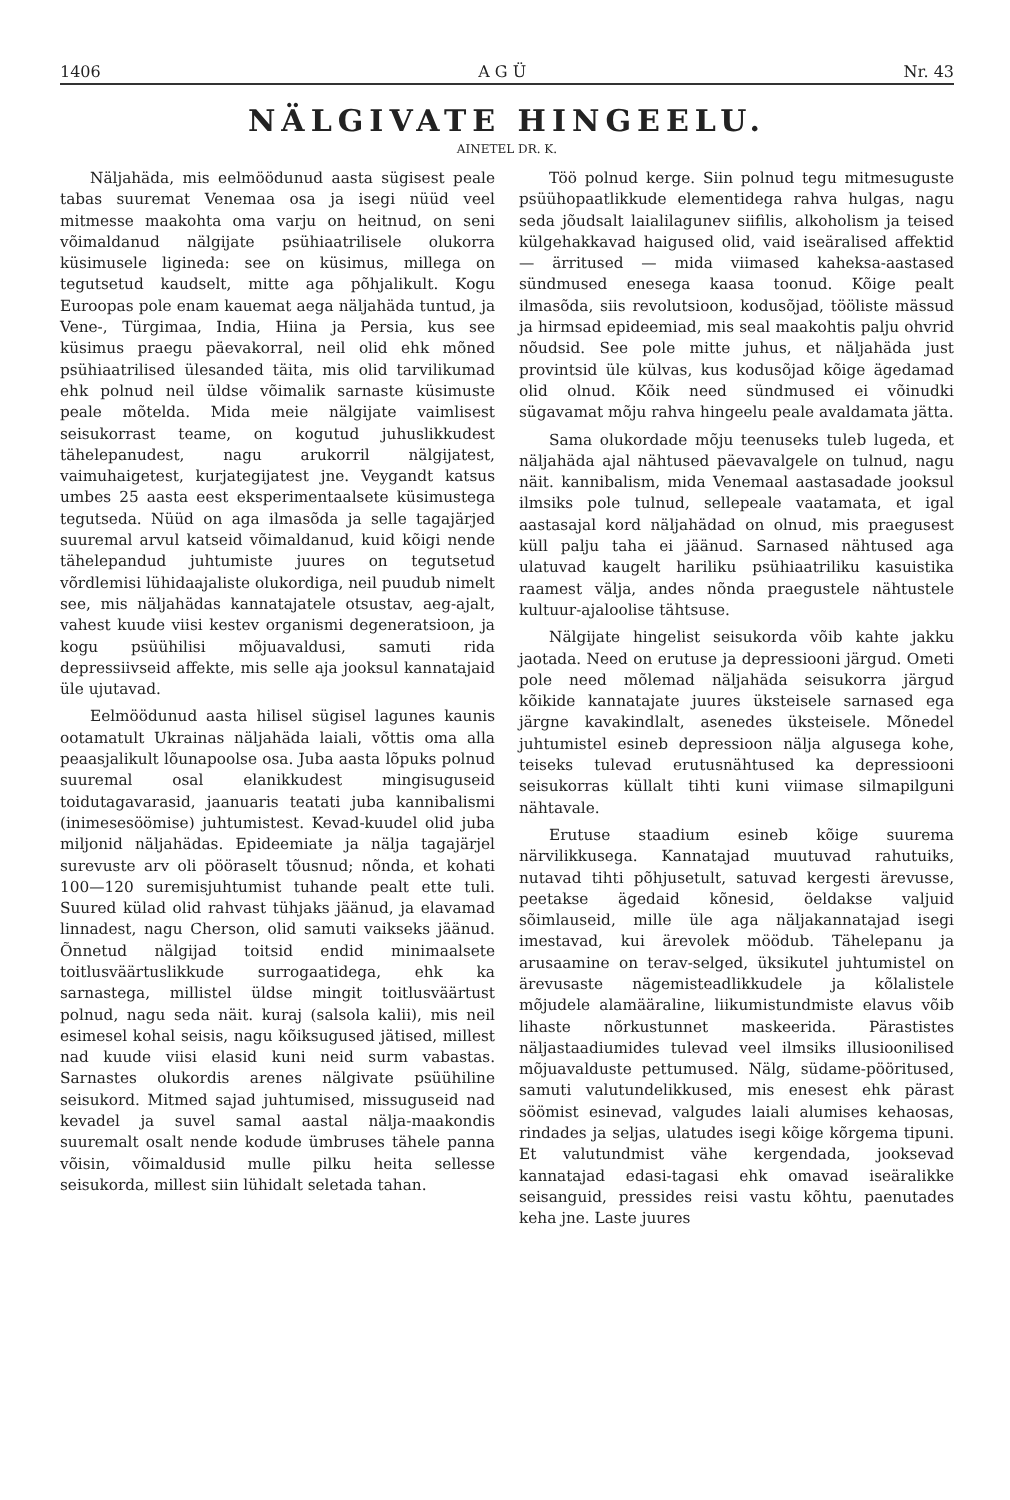1406 A G Ü Nr. 43
NÄLGIVATE HINGEELU.
AINETEL DR. K.
Näljahäda, mis eelmöödunud aasta sügisest peale tabas suuremat Venemaa osa ja isegi nüüd veel mitmesse maakohta oma varju on heitnud, on seni võimaldanud nälgijate psühiaatrilisele olukorra küsimusele ligineda: see on küsimus, millega on tegutsetud kaudselt, mitte aga põhjalikult. Kogu Euroopas pole enam kauemat aega näljahäda tuntud, ja Vene-, Türgimaa, India, Hiina ja Persia, kus see küsimus praegu päevakorral, neil olid ehk mõned psühiaatrilised ülesanded täita, mis olid tarvilikumad ehk polnud neil üldse võimalik sarnaste küsimuste peale mõtelda. Mida meie nälgijate vaimlisest seisukorrast teame, on kogutud juhuslikkudest tähelepanudest, nagu arukorril nälgijatest, vaimuhaigetest, kurjategijatest jne. Veygandt katsus umbes 25 aasta eest eksperimentaalsete küsimustega tegutseda. Nüüd on aga ilmasõda ja selle tagajärjed suuremal arvul katseid võimaldanud, kuid kõigi nende tähelepandud juhtumiste juures on tegutsetud võrdlemisi lühidaajaliste olukordiga, neil puudub nimelt see, mis näljahädas kannatajatele otsustav, aeg-ajalt, vahest kuude viisi kestev organismi degeneratsioon, ja kogu psüühilisi mõjuavaldusi, samuti rida depressiivseid affekte, mis selle aja jooksul kannatajaid üle ujutavad.
Eelmöödunud aasta hilisel sügisel lagunes kaunis ootamatult Ukrainas näljahäda laiali, võttis oma alla peaasjalikult lõunapoolse osa. Juba aasta lõpuks polnud suuremal osal elanikkudest mingisuguseid toidutagavarasid, jaanuaris teatati juba kannibalismi (inimesesöömise) juhtumistest. Kevad-kuudel olid juba miljonid näljahädas. Epideemiate ja nälja tagajärjel surevuste arv oli pööraselt tõusnud; nõnda, et kohati 100—120 suremisjuhtumist tuhande pealt ette tuli. Suured külad olid rahvast tühjaks jäänud, ja elavamad linnadest, nagu Cherson, olid samuti vaikseks jäänud. Õnnetud nälgijad toitsid endid minimaalsete toitlusväärtuslikkude surrogaatidega, ehk ka sarnastega, millistel üldse mingit toitlusväärtust polnud, nagu seda näit. kuraj (salsola kalii), mis neil esimesel kohal seisis, nagu kõiksugused jätised, millest nad kuude viisi elasid kuni neid surm vabastas. Sarnastes olukordis arenes nälgivate psüühiline seisukord. Mitmed sajad juhtumised, missuguseid nad kevadel ja suvel samal aastal nälja-maakondis suuremalt osalt nende kodude ümbruses tähele panna võisin, võimaldusid mulle pilku heita sellesse seisukorda, millest siin lühidalt seletada tahan.
Töö polnud kerge. Siin polnud tegu mitmesuguste psüühopaatlikkude elementidega rahva hulgas, nagu seda jõudsalt laialilagunev siifilis, alkoholism ja teised külgehakkavad haigused olid, vaid iseäralised affektid — ärritused — mida viimased kaheksa-aastased sündmused enesega kaasa toonud. Kõige pealt ilmasõda, siis revolutsioon, kodusõjad, tööliste mässud ja hirmsad epideemiad, mis seal maakohtis palju ohvrid nõudsid. See pole mitte juhus, et näljahäda just provintsid üle külvas, kus kodusõjad kõige ägedamad olid olnud. Kõik need sündmused ei võinudki sügavamat mõju rahva hingeelu peale avaldamata jätta.
Sama olukordade mõju teenuseks tuleb lugeda, et näljahäda ajal nähtused päevavalgele on tulnud, nagu näit. kannibalism, mida Venemaal aastasadade jooksul ilmsiks pole tulnud, sellepeale vaatamata, et igal aastasajal kord näljahädad on olnud, mis praegusest küll palju taha ei jäänud. Sarnased nähtused aga ulatuvad kaugelt hariliku psühiaatriliku kasuistika raamest välja, andes nõnda praegustele nähtustele kultuur-ajaloolise tähtsuse.
Nälgijate hingelist seisukorda võib kahte jakku jaotada. Need on erutuse ja depressiooni järgud. Ometi pole need mõlemad näljahäda seisukorra järgud kõikide kannatajate juures üksteisele sarnased ega järgne kavakindlalt, asenedes üksteisele. Mõnedel juhtumistel esineb depressioon nälja algusega kohe, teiseks tulevad erutusnähtused ka depressiooni seisukorras küllalt tihti kuni viimase silmapilguni nähtavale.
Erutuse staadium esineb kõige suurema närvilikkusega. Kannatajad muutuvad rahutuiks, nutavad tihti põhjusetult, satuvad kergesti ärevusse, peetakse ägedaid kõnesid, öeldakse valjuid sõimlauseid, mille üle aga näljakannatajad isegi imestavad, kui ärevolek möödub. Tähelepanu ja arusaamine on terav-selged, üksikutel juhtumistel on ärevusaste nägemisteadlikkudele ja kõlalistele mõjudele alamääraline, liikumistundmiste elavus võib lihaste nõrkustunnet maskeerida. Pärastistes näljastaadiumides tulevad veel ilmsiks illusioonilised mõjuavalduste pettumused. Nälg, südame-pööritused, samuti valutundelikkused, mis enesest ehk pärast söömist esinevad, valgudes laiali alumises kehaosas, rindades ja seljas, ulatudes isegi kõige kõrgema tipuni. Et valutundmist vähe kergendada, jooksevad kannatajad edasi-tagasi ehk omavad iseäralikke seisanguid, pressides reisi vastu kõhtu, paenutades keha jne. Laste juures